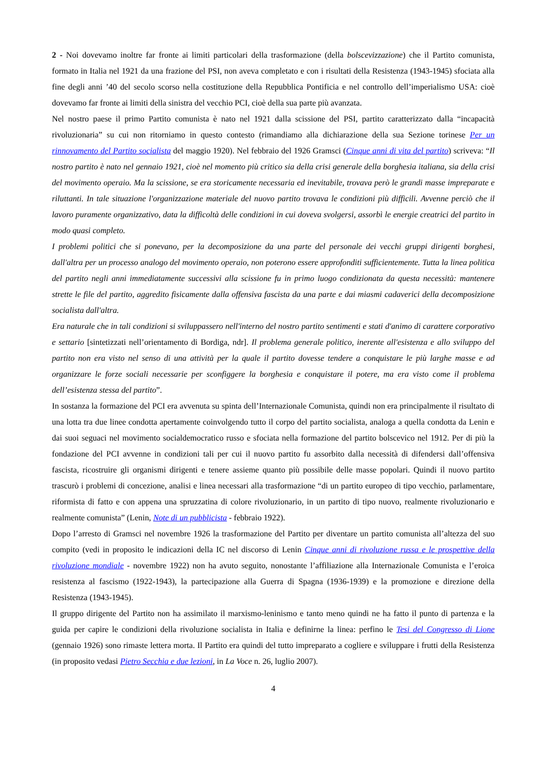2 - Noi dovevamo inoltre far fronte ai limiti particolari della trasformazione (della bolscevizzazione) che il Partito comunista, formato in Italia nel 1921 da una frazione del PSI, non aveva completato e con i risultati della Resistenza (1943-1945) sfociata alla fine degli anni ’40 del secolo scorso nella costituzione della Repubblica Pontificia e nel controllo dell’imperialismo USA: cioè dovevamo far fronte ai limiti della sinistra del vecchio PCI, cioè della sua parte più avanzata.
Nel nostro paese il primo Partito comunista è nato nel 1921 dalla scissione del PSI, partito caratterizzato dalla “incapacità rivoluzionaria” su cui non ritorniamo in questo contesto (rimandiamo alla dichiarazione della sua Sezione torinese Per un rinnovamento del Partito socialista del maggio 1920). Nel febbraio del 1926 Gramsci (Cinque anni di vita del partito) scriveva: “Il nostro partito è nato nel gennaio 1921, cioè nel momento più critico sia della crisi generale della borghesia italiana, sia della crisi del movimento operaio. Ma la scissione, se era storicamente necessaria ed inevitabile, trovava però le grandi masse impreparate e riluttanti. In tale situazione l'organizzazione materiale del nuovo partito trovava le condizioni più difficili. Avvenne perciò che il lavoro puramente organizzativo, data la difficoltà delle condizioni in cui doveva svolgersi, assorbì le energie creatrici del partito in modo quasi completo.
I problemi politici che si ponevano, per la decomposizione da una parte del personale dei vecchi gruppi dirigenti borghesi, dall'altra per un processo analogo del movimento operaio, non poterono essere approfonditi sufficientemente. Tutta la linea politica del partito negli anni immediatamente successivi alla scissione fu in primo luogo condizionata da questa necessità: mantenere strette le file del partito, aggredito fisicamente dalla offensiva fascista da una parte e dai miasmi cadaverici della decomposizione socialista dall'altra.
Era naturale che in tali condizioni si sviluppassero nell'interno del nostro partito sentimenti e stati d'animo di carattere corporativo e settario [sintetizzati nell’orientamento di Bordiga, ndr]. Il problema generale politico, inerente all'esistenza e allo sviluppo del partito non era visto nel senso di una attività per la quale il partito dovesse tendere a conquistare le più larghe masse e ad organizzare le forze sociali necessarie per sconfiggere la borghesia e conquistare il potere, ma era visto come il problema dell’esistenza stessa del partito”.
In sostanza la formazione del PCI era avvenuta su spinta dell’Internazionale Comunista, quindi non era principalmente il risultato di una lotta tra due linee condotta apertamente coinvolgendo tutto il corpo del partito socialista, analoga a quella condotta da Lenin e dai suoi seguaci nel movimento socialdemocratico russo e sfociata nella formazione del partito bolscevico nel 1912. Per di più la fondazione del PCI avvenne in condizioni tali per cui il nuovo partito fu assorbito dalla necessità di difendersi dall’offensiva fascista, ricostruire gli organismi dirigenti e tenere assieme quanto più possibile delle masse popolari. Quindi il nuovo partito trascurò i problemi di concezione, analisi e linea necessari alla trasformazione “di un partito europeo di tipo vecchio, parlamentare, riformista di fatto e con appena una spruzzatina di colore rivoluzionario, in un partito di tipo nuovo, realmente rivoluzionario e realmente comunista” (Lenin, Note di un pubblicista - febbraio 1922).
Dopo l’arresto di Gramsci nel novembre 1926 la trasformazione del Partito per diventare un partito comunista all’altezza del suo compito (vedi in proposito le indicazioni della IC nel discorso di Lenin Cinque anni di rivoluzione russa e le prospettive della rivoluzione mondiale - novembre 1922) non ha avuto seguito, nonostante l’affiliazione alla Internazionale Comunista e l’eroica resistenza al fascismo (1922-1943), la partecipazione alla Guerra di Spagna (1936-1939) e la promozione e direzione della Resistenza (1943-1945).
Il gruppo dirigente del Partito non ha assimilato il marxismo-leninismo e tanto meno quindi ne ha fatto il punto di partenza e la guida per capire le condizioni della rivoluzione socialista in Italia e definirne la linea: perfino le Tesi del Congresso di Lione (gennaio 1926) sono rimaste lettera morta. Il Partito era quindi del tutto impreparato a cogliere e sviluppare i frutti della Resistenza (in proposito vedasi Pietro Secchia e due lezioni, in La Voce n. 26, luglio 2007).
4